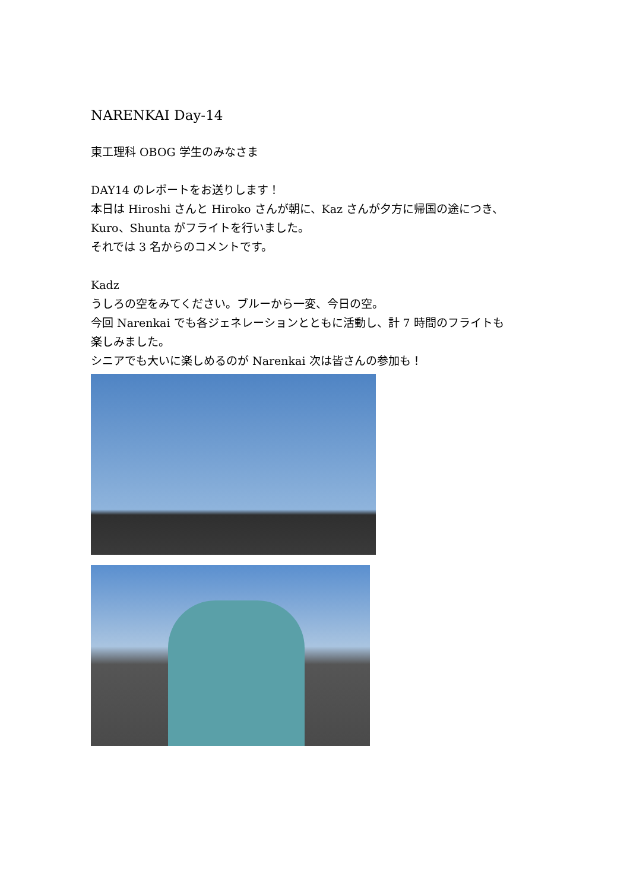NARENKAI Day-14
東工理科 OBOG 学生のみなさま
DAY14 のレポートをお送りします！
本日は Hiroshi さんと Hiroko さんが朝に、Kaz さんが夕方に帰国の途につき、
Kuro、Shunta がフライトを行いました。
それでは 3 名からのコメントです。
Kadz
うしろの空をみてください。ブルーから一変、今日の空。
今回 Narenkai でも各ジェネレーションとともに活動し、計 7 時間のフライトも
楽しみました。
シニアでも大いに楽しめるのが Narenkai 次は皆さんの参加も！